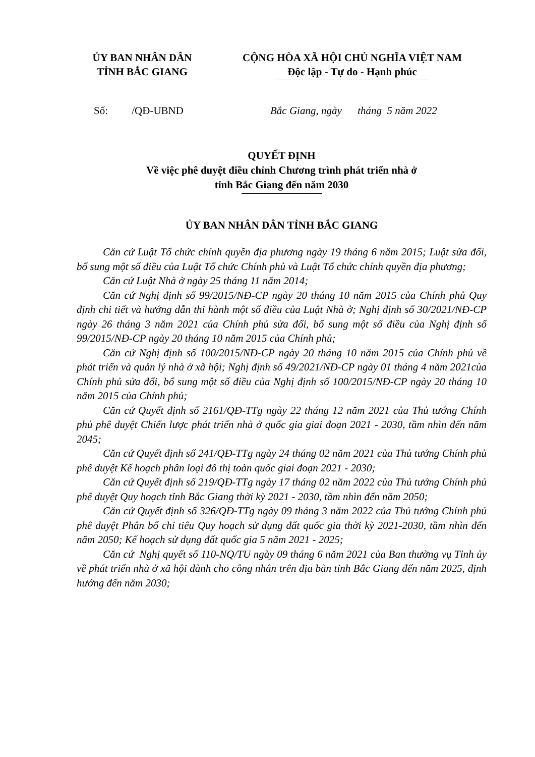ỦY BAN NHÂN DÂN
TỈNH BẮC GIANG
CỘNG HÒA XÃ HỘI CHỦ NGHĨA VIỆT NAM
Độc lập - Tự do - Hạnh phúc
Số: /QĐ-UBND Bắc Giang, ngày tháng 5 năm 2022
QUYẾT ĐỊNH
Về việc phê duyệt điều chỉnh Chương trình phát triển nhà ở
tỉnh Bắc Giang đến năm 2030
ỦY BAN NHÂN DÂN TỈNH BẮC GIANG
Căn cứ Luật Tổ chức chính quyền địa phương ngày 19 tháng 6 năm 2015; Luật sửa đổi, bổ sung một số điều của Luật Tổ chức Chính phủ và Luật Tổ chức chính quyền địa phương;
Căn cứ Luật Nhà ở ngày 25 tháng 11 năm 2014;
Căn cứ Nghị định số 99/2015/NĐ-CP ngày 20 tháng 10 năm 2015 của Chính phủ Quy định chi tiết và hướng dẫn thi hành một số điều của Luật Nhà ở; Nghị định số 30/2021/NĐ-CP ngày 26 tháng 3 năm 2021 của Chính phủ sửa đổi, bổ sung một số điều của Nghị định số 99/2015/NĐ-CP ngày 20 tháng 10 năm 2015 của Chính phủ;
Căn cứ Nghị định số 100/2015/NĐ-CP ngày 20 tháng 10 năm 2015 của Chính phủ về phát triển và quản lý nhà ở xã hội; Nghị định số 49/2021/NĐ-CP ngày 01 tháng 4 năm 2021của Chính phủ sửa đổi, bổ sung một số điều của Nghị định số 100/2015/NĐ-CP ngày 20 tháng 10 năm 2015 của Chính phủ;
Căn cứ Quyết định số 2161/QĐ-TTg ngày 22 tháng 12 năm 2021 của Thủ tướng Chính phủ phê duyệt Chiến lược phát triển nhà ở quốc gia giai đoạn 2021 - 2030, tầm nhìn đến năm 2045;
Căn cứ Quyết định số 241/QĐ-TTg ngày 24 tháng 02 năm 2021 của Thủ tướng Chính phủ phê duyệt Kế hoạch phân loại đô thị toàn quốc giai đoạn 2021 - 2030;
Căn cứ Quyết định số 219/QĐ-TTg ngày 17 tháng 02 năm 2022 của Thủ tướng Chính phủ phê duyệt Quy hoạch tỉnh Bắc Giang thời kỳ 2021 - 2030, tầm nhìn đến năm 2050;
Căn cứ Quyết định số 326/QĐ-TTg ngày 09 tháng 3 năm 2022 của Thủ tướng Chính phủ phê duyệt Phân bổ chỉ tiêu Quy hoạch sử dụng đất quốc gia thời kỳ 2021-2030, tầm nhìn đến năm 2050; Kế hoạch sử dụng đất quốc gia 5 năm 2021 - 2025;
Căn cứ Nghị quyết số 110-NQ/TU ngày 09 tháng 6 năm 2021 của Ban thường vụ Tỉnh ủy về phát triển nhà ở xã hội dành cho công nhân trên địa bàn tỉnh Bắc Giang đến năm 2025, định hướng đến năm 2030;